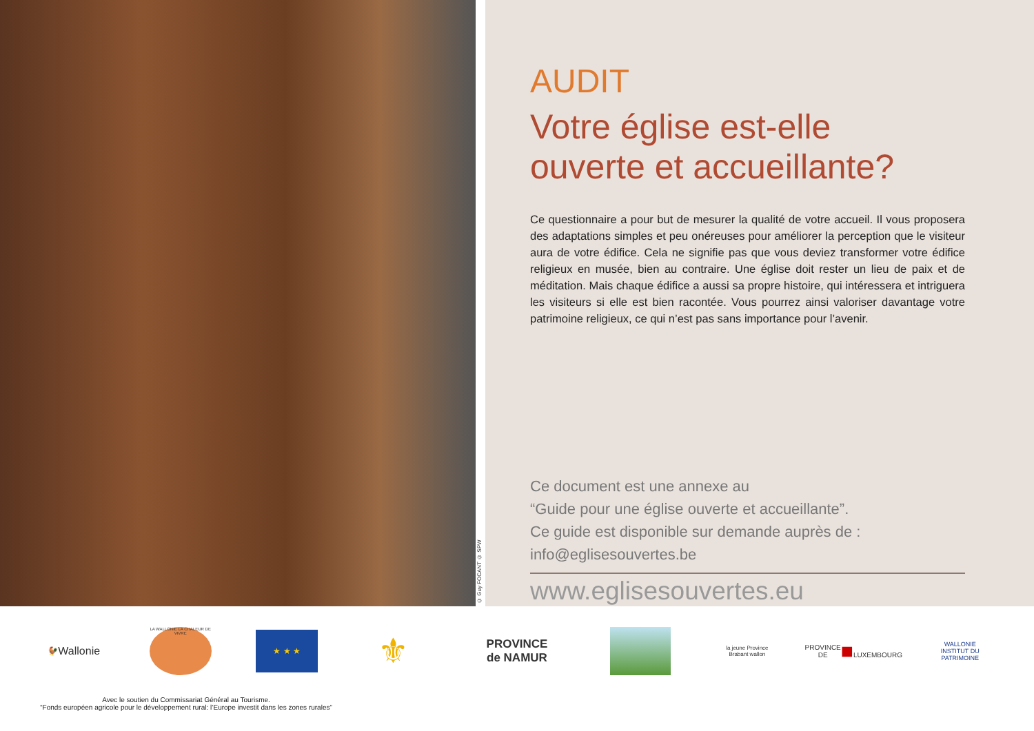© Guy FOCANT © SPW
AUDIT
Votre église est-elle
ouverte et accueillante?
Ce questionnaire a pour but de mesurer la qualité de votre accueil. Il vous proposera des adaptations simples et peu onéreuses pour améliorer la perception que le visiteur aura de votre édifice. Cela ne signifie pas que vous deviez transformer votre édifice religieux en musée, bien au contraire. Une église doit rester un lieu de paix et de méditation. Mais chaque édifice a aussi sa propre histoire, qui intéressera et intriguera les visiteurs si elle est bien racontée. Vous pourrez ainsi valoriser davantage votre patrimoine religieux, ce qui n’est pas sans importance pour l’avenir.
Ce document est une annexe au
“Guide pour une église ouverte et accueillante”.
Ce guide est disponible sur demande auprès de :
info@eglisesouvertes.be
www.eglisesouvertes.eu
🐓
Wallonie
LA WALLONIE LA CHALEUR DE VIVRE
★ ★ ★
⚜
PROVINCE
de NAMUR
la jeune Province
Brabant wallon
PROVINCE DE
■
LUXEMBOURG
WALLONIE
INSTITUT DU PATRIMOINE
Avec le soutien du Commissariat Général au Tourisme.
“Fonds européen agricole pour le développement rural: l’Europe investit dans les zones rurales”